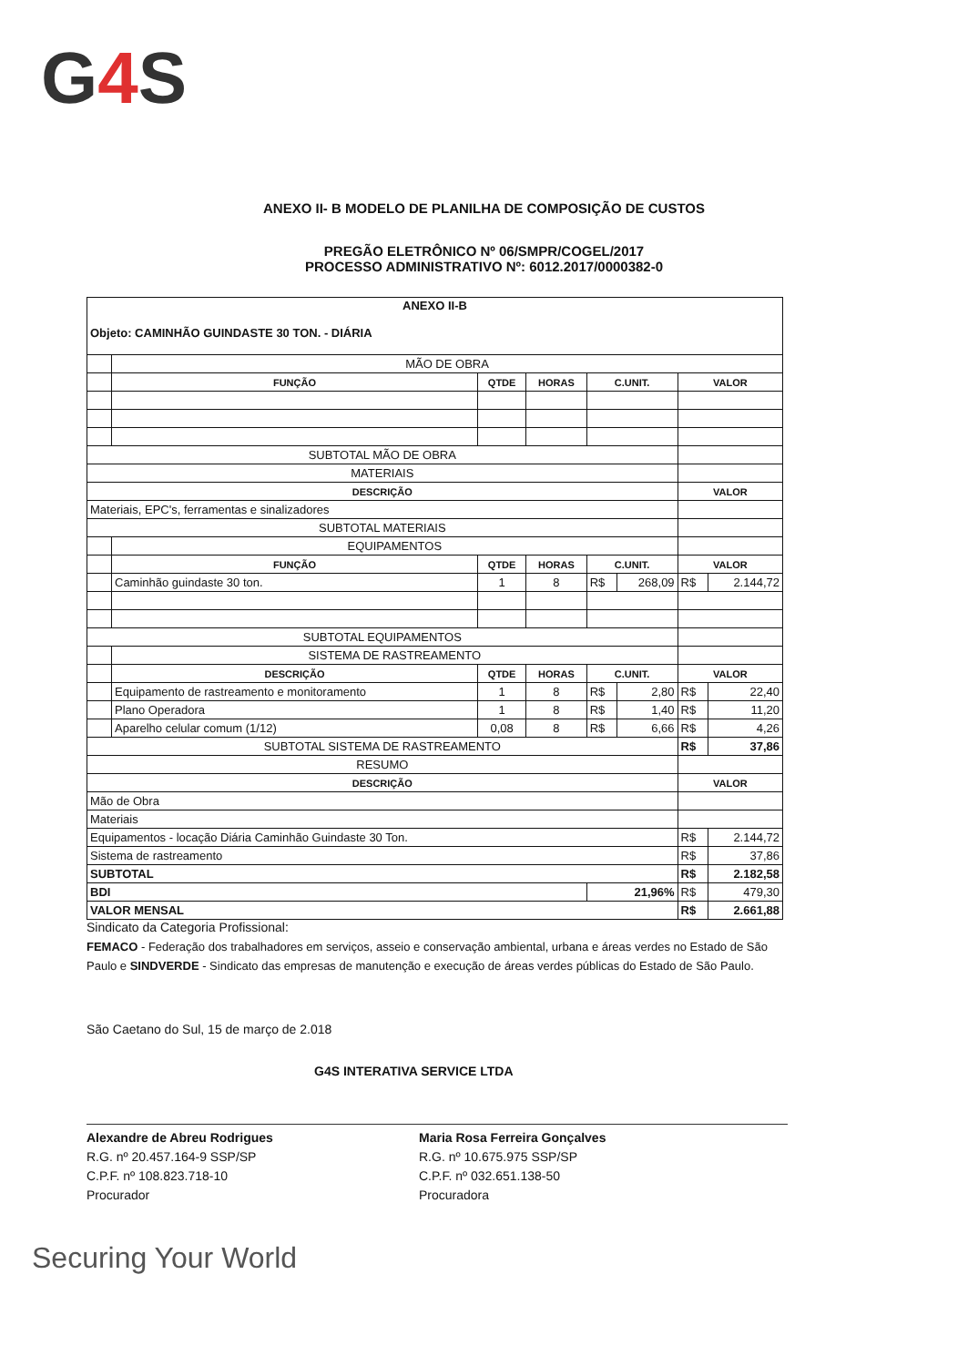G4 S
ANEXO II- B MODELO DE PLANILHA DE COMPOSIÇÃO DE CUSTOS
PREGÃO ELETRÔNICO Nº 06/SMPR/COGEL/2017
PROCESSO ADMINISTRATIVO Nº: 6012.2017/0000382-0
| ANEXO II-B Objeto: CAMINHÃO GUINDASTE 30 TON. - DIÁRIA | | | | | | | |
| | MÃO DE OBRA | | | | | | |
| | FUNÇÃO | QTDE | HORAS | C.UNIT. | | VALOR | |
| SUBTOTAL MÃO DE OBRA | | | | | | | |
| MATERIAIS | | | | | | | |
| DESCRIÇÃO | | | | | | VALOR | |
| Materiais, EPC's, ferramentas e sinalizadores | | | | | | | |
| SUBTOTAL MATERIAIS | | | | | | | |
| | EQUIPAMENTOS | | | | | | |
| | FUNÇÃO | QTDE | HORAS | C.UNIT. | | VALOR | |
| | Caminhão guindaste 30 ton. | 1 | 8 | R$ | 268,09 | R$ | 2.144,72 |
| SUBTOTAL EQUIPAMENTOS | | | | | | | |
| | SISTEMA DE RASTREAMENTO | | | | | | |
| | DESCRIÇÃO | QTDE | HORAS | C.UNIT. | | VALOR | |
| | Equipamento de rastreamento e monitoramento | 1 | 8 | R$ | 2,80 | R$ | 22,40 |
| | Plano Operadora | 1 | 8 | R$ | 1,40 | R$ | 11,20 |
| | Aparelho celular comum (1/12) | 0,08 | 8 | R$ | 6,66 | R$ | 4,26 |
| SUBTOTAL SISTEMA DE RASTREAMENTO | | | | | | R$ | 37,86 |
| RESUMO | | | | | | | |
| DESCRIÇÃO | | | | | | VALOR | |
| Mão de Obra | | | | | | | |
| Materiais | | | | | | | |
| Equipamentos - locação Diária Caminhão Guindaste 30 Ton. | | | | | | R$ | 2.144,72 |
| Sistema de rastreamento | | | | | | R$ | 37,86 |
| SUBTOTAL | | | | | | R$ | 2.182,58 |
| BDI | | | | 21,96% | | R$ | 479,30 |
| VALOR MENSAL | | | | | | R$ | 2.661,88 |
Sindicato da Categoria Profissional:
FEMACO - Federação dos trabalhadores em serviços, asseio e conservação ambiental, urbana e áreas verdes no Estado de São Paulo e SINDVERDE - Sindicato das empresas de manutenção e execução de áreas verdes públicas do Estado de São Paulo.
São Caetano do Sul, 15 de março de 2.018
G4S INTERATIVA SERVICE LTDA
Alexandre de Abreu Rodrigues
R.G. nº 20.457.164-9 SSP/SP
C.P.F. nº 108.823.718-10
Procurador
Maria Rosa Ferreira Gonçalves
R.G. nº 10.675.975 SSP/SP
C.P.F. nº 032.651.138-50
Procuradora
Securing Your World